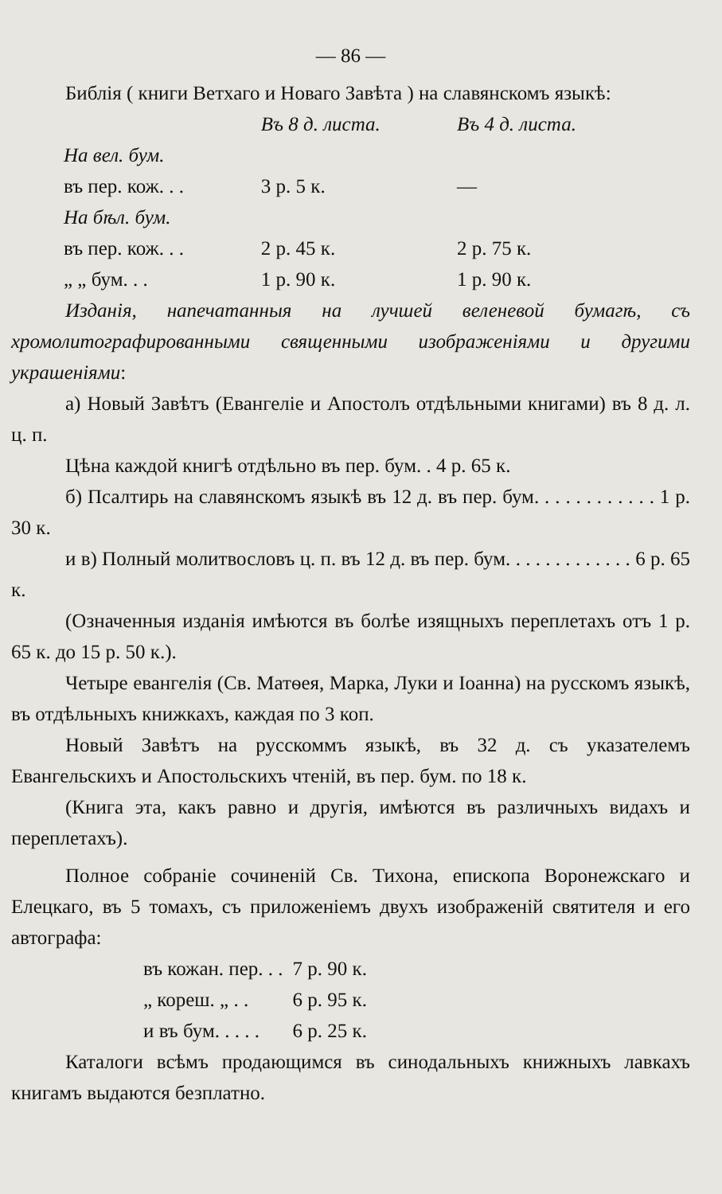— 86 —
Библія ( книги Ветхаго и Новаго Завѣта ) на славянскомъ языкѣ:
| | Въ 8 д. листа. | Въ 4 д. листа. |
| На вел. бум. | | |
| въ пер. кож. . . | 3 р. 5 к. | — |
| На бѣл. бум. | | |
| въ пер. кож. . . | 2 р. 45 к. | 2 р. 75 к. |
| „ „ бум. . . | 1 р. 90 к. | 1 р. 90 к. |
Изданія, напечатанныя на лучшей веленевой бумагѣ, съ хромолитографированными священными изображеніями и другими украшеніями:
а) Новый Завѣтъ (Евангеліе и Апостолъ отдѣльными книгами) въ 8 д. л. ц. п.
Цѣна каждой книгѣ отдѣльно въ пер. бум. . 4 р. 65 к.
б) Псалтирь на славянскомъ языкѣ въ 12 д. въ пер. бум. . . . . . . . . . . . 1 р. 30 к.
и в) Полный молитвословъ ц. п. въ 12 д. въ пер. бум. . . . . . . . . . . . . 6 р. 65 к.
(Означенныя изданія имѣются въ болѣе изящныхъ переплетахъ отъ 1 р. 65 к. до 15 р. 50 к.).
Четыре евангелія (Св. Матѳея, Марка, Луки и Іоанна) на русскомъ языкѣ, въ отдѣльныхъ книжкахъ, каждая по 3 коп.
Новый Завѣтъ на русскоммъ языкѣ, въ 32 д. съ указателемъ Евангельскихъ и Апостольскихъ чтеній, въ пер. бум. по 18 к.
(Книга эта, какъ равно и другія, имѣются въ различныхъ видахъ и переплетахъ).
Полное собраніе сочиненій Св. Тихона, епископа Воронежскаго и Елецкаго, въ 5 томахъ, съ приложеніемъ двухъ изображеній святителя и его автографа:
| въ кожан. пер. . . | 7 р. 90 к. |
| „ кореш. „ . . | 6 р. 95 к. |
| и въ бум. . . . . | 6 р. 25 к. |
Каталоги всѣмъ продающимся въ синодальныхъ книжныхъ лавкахъ книгамъ выдаются безплатно.